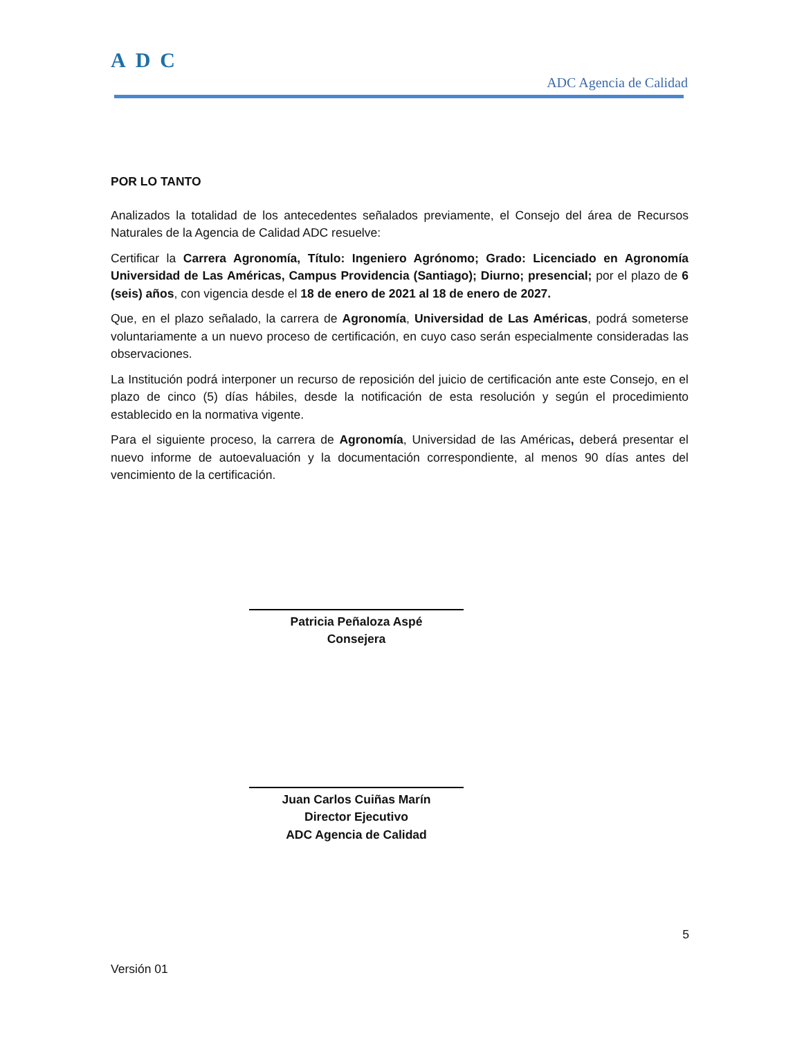ADC
ADC Agencia de Calidad
POR LO TANTO
Analizados la totalidad de los antecedentes señalados previamente, el Consejo del área de Recursos Naturales de la Agencia de Calidad ADC resuelve:
Certificar la Carrera Agronomía, Título: Ingeniero Agrónomo; Grado: Licenciado en Agronomía Universidad de Las Américas, Campus Providencia (Santiago); Diurno; presencial; por el plazo de 6 (seis) años, con vigencia desde el 18 de enero de 2021 al 18 de enero de 2027.
Que, en el plazo señalado, la carrera de Agronomía, Universidad de Las Américas, podrá someterse voluntariamente a un nuevo proceso de certificación, en cuyo caso serán especialmente consideradas las observaciones.
La Institución podrá interponer un recurso de reposición del juicio de certificación ante este Consejo, en el plazo de cinco (5) días hábiles, desde la notificación de esta resolución y según el procedimiento establecido en la normativa vigente.
Para el siguiente proceso, la carrera de Agronomía, Universidad de las Américas, deberá presentar el nuevo informe de autoevaluación y la documentación correspondiente, al menos 90 días antes del vencimiento de la certificación.
Patricia Peñaloza Aspé
Consejera
Juan Carlos Cuiñas Marín
Director Ejecutivo
ADC Agencia de Calidad
5
Versión 01